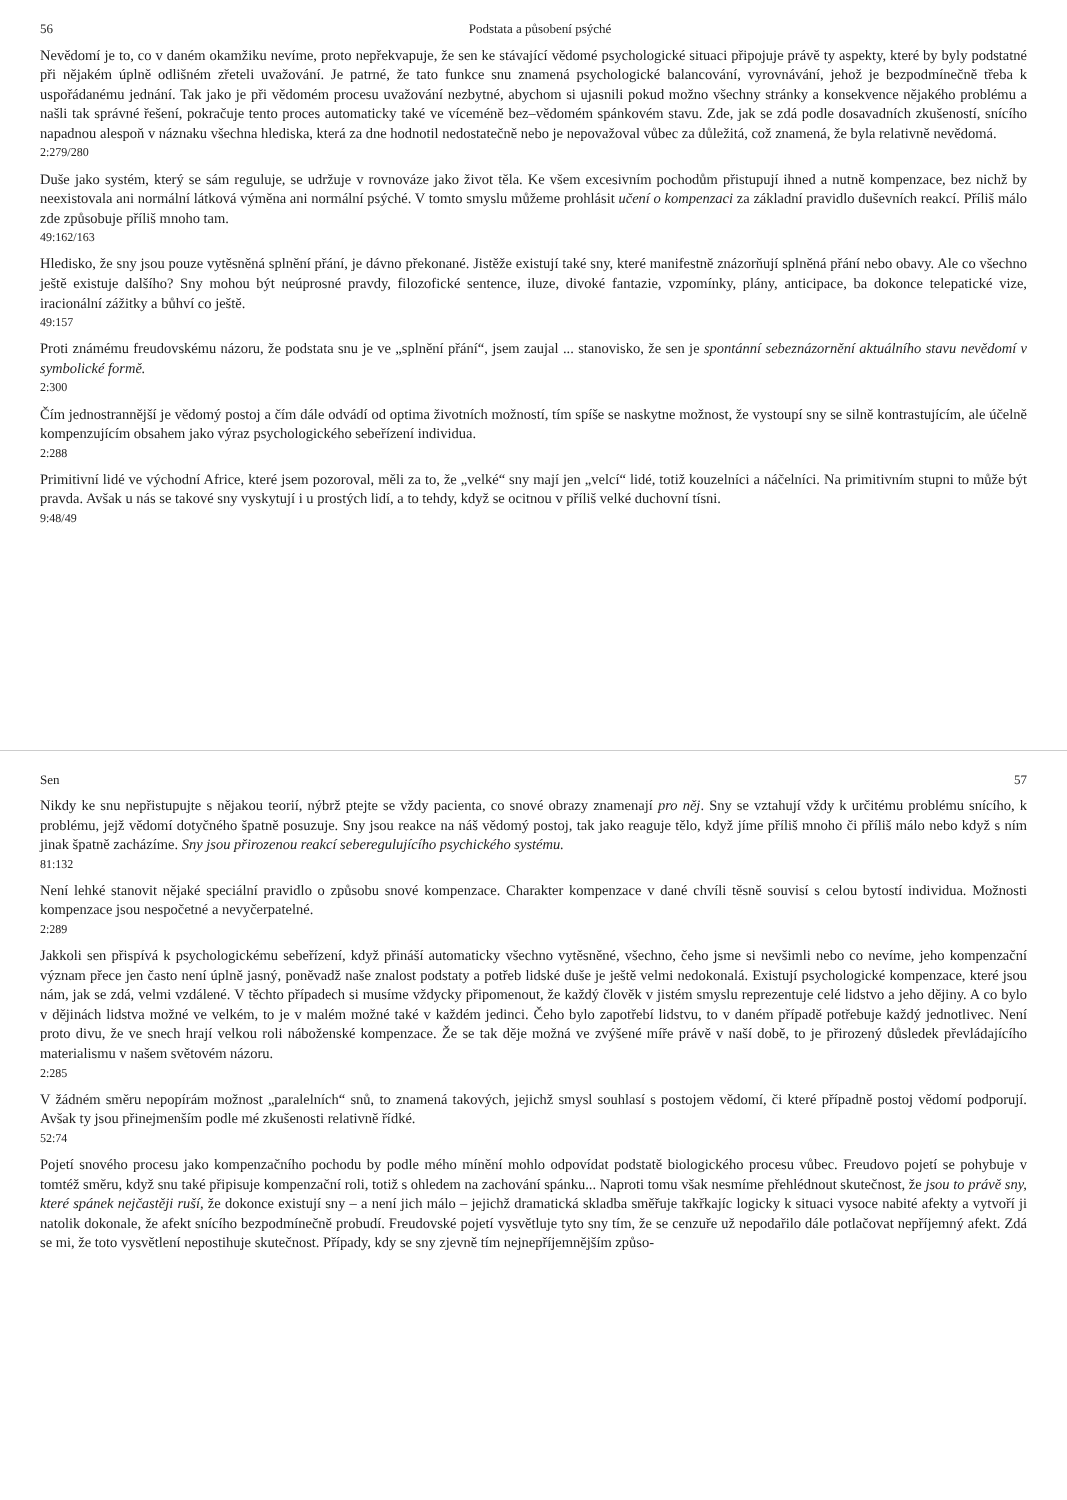56 Podstata a působení psýché
Nevědomí je to, co v daném okamžiku nevíme, proto nepřekvapuje, že sen ke stávající vědomé psychologické situaci připojuje právě ty aspekty, které by byly podstatné při nějakém úplně odlišném zřeteli uvažování. Je patrné, že tato funkce snu znamená psychologické balancování, vyrovnávání, jehož je bezpodmínečně třeba k uspořádanému jednání. Tak jako je při vědomém procesu uvažování nezbytné, abychom si ujasnili pokud možno všechny stránky a konsekvence nějakého problému a našli tak správné řešení, pokračuje tento proces automaticky také ve víceméně bez–vědomém spánkovém stavu. Zde, jak se zdá podle dosavadních zkušeností, snícího napadnou alespoň v náznaku všechna hlediska, která za dne hodnotil nedostatečně nebo je nepovažoval vůbec za důležitá, což znamená, že byla relativně nevědomá.
2:279/280
Duše jako systém, který se sám reguluje, se udržuje v rovnováze jako život těla. Ke všem excesivním pochodům přistupují ihned a nutně kompenzace, bez nichž by neexistovala ani normální látková výměna ani normální psýché. V tomto smyslu můžeme prohlásit učení o kompenzaci za základní pravidlo duševních reakcí. Příliš málo zde způsobuje příliš mnoho tam.
49:162/163
Hledisko, že sny jsou pouze vytěsněná splnění přání, je dávno překonané. Jistěže existují také sny, které manifestně znázorňují splněná přání nebo obavy. Ale co všechno ještě existuje dalšího? Sny mohou být neúprosné pravdy, filozofické sentence, iluze, divoké fantazie, vzpomínky, plány, anticipace, ba dokonce telepatické vize, iracionální zážitky a bůhví co ještě.
49:157
Proti známému freudovskému názoru, že podstata snu je ve „splnění přání“, jsem zaujal ... stanovisko, že sen je spontánní sebeznázornění aktuálního stavu nevědomí v symbolické formě.
2:300
Čím jednostrannější je vědomý postoj a čím dále odvádí od optima životních možností, tím spíše se naskytne možnost, že vystoupí sny se silně kontrastujícím, ale účelně kompenzujícím obsahem jako výraz psychologického sebeřízení individua.
2:288
Primitivní lidé ve východní Africe, které jsem pozoroval, měli za to, že „velké“ sny mají jen „velcí“ lidé, totiž kouzelníci a náčelníci. Na primitivním stupni to může být pravda. Avšak u nás se takové sny vyskytují i u prostých lidí, a to tehdy, když se ocitnou v příliš velké duchovní tísni.
9:48/49
Sen 57
Nikdy ke snu nepřistupujte s nějakou teorií, nýbrž ptejte se vždy pacienta, co snové obrazy znamenají pro něj. Sny se vztahují vždy k určitému problému snícího, k problému, jejž vědomí dotyčného špatně posuzuje. Sny jsou reakce na náš vědomý postoj, tak jako reaguje tělo, když jíme příliš mnoho či příliš málo nebo když s ním jinak špatně zacházíme. Sny jsou přirozenou reakcí seberegulujícího psychického systému.
81:132
Není lehké stanovit nějaké speciální pravidlo o způsobu snové kompenzace. Charakter kompenzace v dané chvíli těsně souvisí s celou bytostí individua. Možnosti kompenzace jsou nespočetné a nevyčerpatelné.
2:289
Jakkoli sen přispívá k psychologickému sebeřízení, když přináší automaticky všechno vytěsněné, všechno, čeho jsme si nevšimli nebo co nevíme, jeho kompenzační význam přece jen často není úplně jasný, poněvadž naše znalost podstaty a potřeb lidské duše je ještě velmi nedokonalá. Existují psychologické kompenzace, které jsou nám, jak se zdá, velmi vzdálené. V těchto případech si musíme vždycky připomenout, že každý člověk v jistém smyslu reprezentuje celé lidstvo a jeho dějiny. A co bylo v dějinách lidstva možné ve velkém, to je v malém možné také v každém jedinci. Čeho bylo zapotřebí lidstvu, to v daném případě potřebuje každý jednotlivec. Není proto divu, že ve snech hrají velkou roli náboženské kompenzace. Že se tak děje možná ve zvýšené míře právě v naší době, to je přirozený důsledek převládajícího materialismu v našem světovém názoru.
2:285
V žádném směru nepopírám možnost „paralelních“ snů, to znamená takových, jejichž smysl souhlasí s postojem vědomí, či které případně postoj vědomí podporují. Avšak ty jsou přinejmenším podle mé zkušenosti relativně řídké.
52:74
Pojetí snového procesu jako kompenzačního pochodu by podle mého mínění mohlo odpovídat podstatě biologického procesu vůbec. Freudovo pojetí se pohybuje v tomtéž směru, když snu také připisuje kompenzační roli, totiž s ohledem na zachování spánku... Naproti tomu však nesmíme přehlédnout skutečnost, že jsou to právě sny, které spánek nejčastěji ruší, že dokonce existují sny – a není jich málo – jejichž dramatická skladba směřuje takřkajíc logicky k situaci vysoce nabité afekty a vytvoří ji natolik dokonale, že afekt snícího bezpodmínečně probudí. Freudovské pojetí vysvětluje tyto sny tím, že se cenzuře už nepodařilo dále potlačovat nepříjemný afekt. Zdá se mi, že toto vysvětlení nepostihuje skutečnost. Případy, kdy se sny zjevně tím nejnepříjemnějším způso-